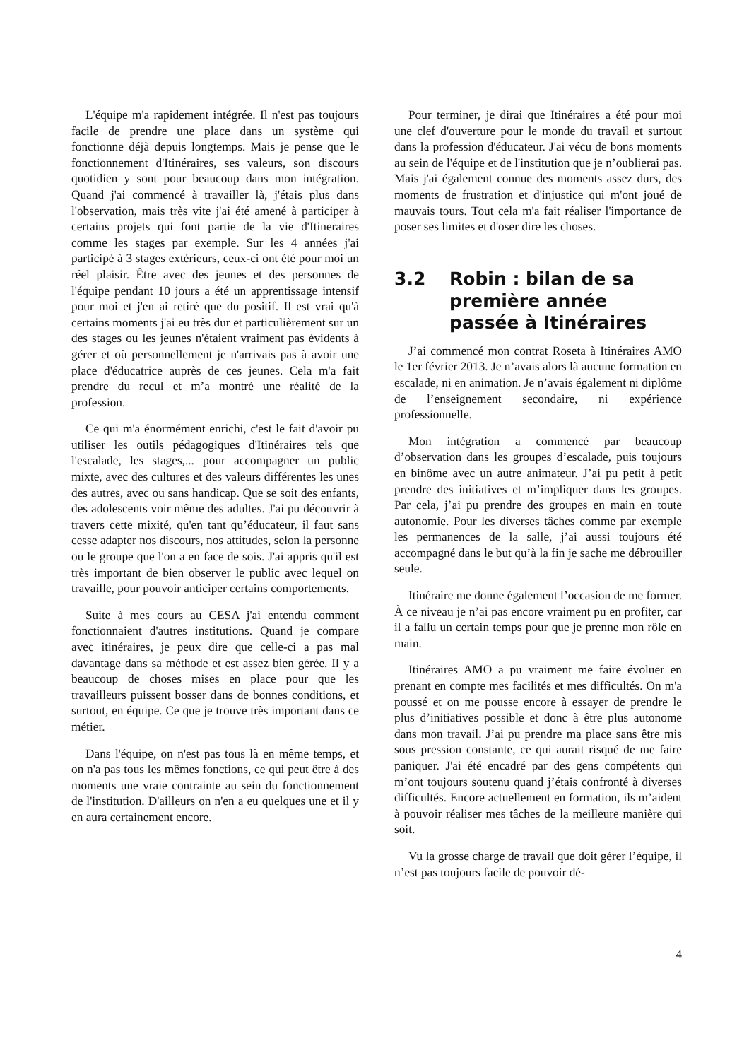L'équipe m'a rapidement intégrée. Il n'est pas toujours facile de prendre une place dans un système qui fonctionne déjà depuis longtemps. Mais je pense que le fonctionnement d'Itinéraires, ses valeurs, son discours quotidien y sont pour beaucoup dans mon intégration. Quand j'ai commencé à travailler là, j'étais plus dans l'observation, mais très vite j'ai été amené à participer à certains projets qui font partie de la vie d'Itineraires comme les stages par exemple. Sur les 4 années j'ai participé à 3 stages extérieurs, ceux-ci ont été pour moi un réel plaisir. Être avec des jeunes et des personnes de l'équipe pendant 10 jours a été un apprentissage intensif pour moi et j'en ai retiré que du positif. Il est vrai qu'à certains moments j'ai eu très dur et particulièrement sur un des stages ou les jeunes n'étaient vraiment pas évidents à gérer et où personnellement je n'arrivais pas à avoir une place d'éducatrice auprès de ces jeunes. Cela m'a fait prendre du recul et m’a montré une réalité de la profession.
Ce qui m'a énormément enrichi, c'est le fait d'avoir pu utiliser les outils pédagogiques d'Itinéraires tels que l'escalade, les stages,... pour accompagner un public mixte, avec des cultures et des valeurs différentes les unes des autres, avec ou sans handicap. Que se soit des enfants, des adolescents voir même des adultes. J'ai pu découvrir à travers cette mixité, qu'en tant qu’éducateur, il faut sans cesse adapter nos discours, nos attitudes, selon la personne ou le groupe que l'on a en face de sois. J'ai appris qu'il est très important de bien observer le public avec lequel on travaille, pour pouvoir anticiper certains comportements.
Suite à mes cours au CESA j'ai entendu comment fonctionnaient d'autres institutions. Quand je compare avec itinéraires, je peux dire que celle-ci a pas mal davantage dans sa méthode et est assez bien gérée. Il y a beaucoup de choses mises en place pour que les travailleurs puissent bosser dans de bonnes conditions, et surtout, en équipe. Ce que je trouve très important dans ce métier.
Dans l'équipe, on n'est pas tous là en même temps, et on n'a pas tous les mêmes fonctions, ce qui peut être à des moments une vraie contrainte au sein du fonctionnement de l'institution. D'ailleurs on n'en a eu quelques une et il y en aura certainement encore.
Pour terminer, je dirai que Itinéraires a été pour moi une clef d'ouverture pour le monde du travail et surtout dans la profession d'éducateur. J'ai vécu de bons moments au sein de l'équipe et de l'institution que je n’oublierai pas. Mais j'ai également connue des moments assez durs, des moments de frustration et d'injustice qui m'ont joué de mauvais tours. Tout cela m'a fait réaliser l'importance de poser ses limites et d'oser dire les choses.
3.2 Robin : bilan de sa première année passée à Itinéraires
J’ai commencé mon contrat Roseta à Itinéraires AMO le 1er février 2013. Je n’avais alors là aucune formation en escalade, ni en animation. Je n’avais également ni diplôme de l’enseignement secondaire, ni expérience professionnelle.
Mon intégration a commencé par beaucoup d’observation dans les groupes d’escalade, puis toujours en binôme avec un autre animateur. J’ai pu petit à petit prendre des initiatives et m’impliquer dans les groupes. Par cela, j’ai pu prendre des groupes en main en toute autonomie. Pour les diverses tâches comme par exemple les permanences de la salle, j’ai aussi toujours été accompagné dans le but qu’à la fin je sache me débrouiller seule.
Itinéraire me donne également l’occasion de me former. À ce niveau je n’ai pas encore vraiment pu en profiter, car il a fallu un certain temps pour que je prenne mon rôle en main.
Itinéraires AMO a pu vraiment me faire évoluer en prenant en compte mes facilités et mes difficultés. On m'a poussé et on me pousse encore à essayer de prendre le plus d’initiatives possible et donc à être plus autonome dans mon travail. J’ai pu prendre ma place sans être mis sous pression constante, ce qui aurait risqué de me faire paniquer. J'ai été encadré par des gens compétents qui m’ont toujours soutenu quand j’étais confronté à diverses difficultés. Encore actuellement en formation, ils m’aident à pouvoir réaliser mes tâches de la meilleure manière qui soit.
Vu la grosse charge de travail que doit gérer l’équipe, il n’est pas toujours facile de pouvoir dé-
4